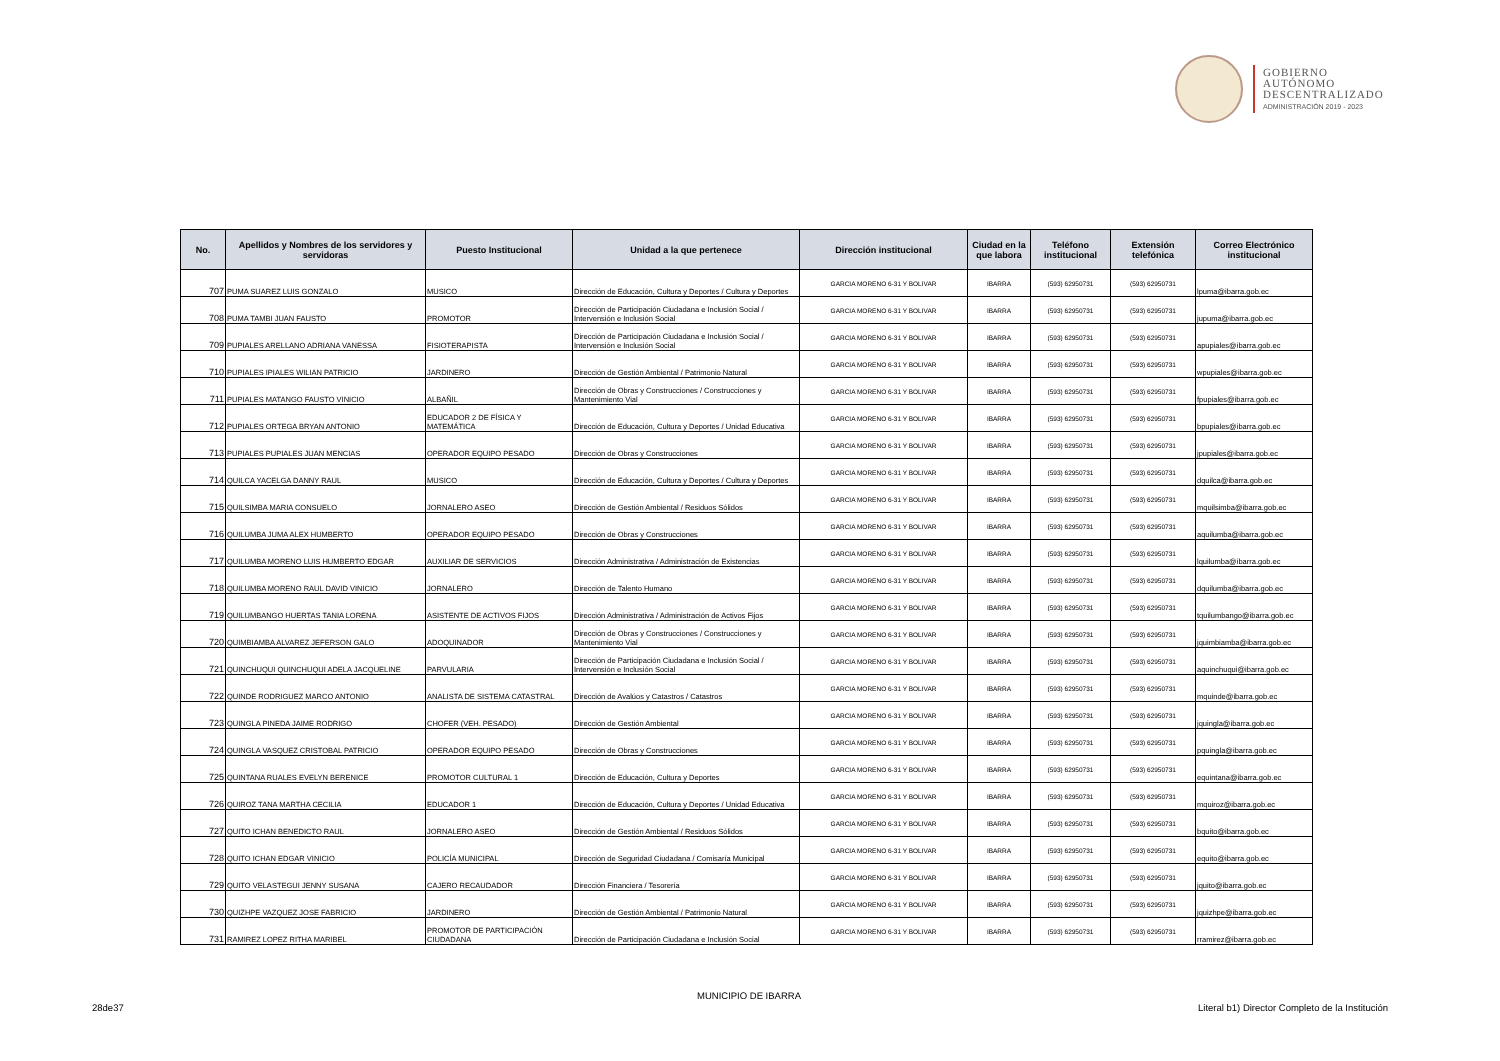GOBIERNO
AUTÓNOMO
DESCENTRALIZADO
ADMINISTRACIÓN 2019 - 2023
| No. | Apellidos y Nombres de los servidores y servidoras | Puesto Institucional | Unidad a la que pertenece | Dirección institucional | Ciudad en la que labora | Teléfono institucional | Extensión telefónica | Correo Electrónico institucional |
| --- | --- | --- | --- | --- | --- | --- | --- | --- |
| 707 | PUMA SUAREZ LUIS GONZALO | MUSICO | Dirección de Educación, Cultura y Deportes / Cultura y Deportes | GARCIA MORENO 6-31 Y BOLIVAR | IBARRA | (593) 62950731 | (593) 62950731 | lpuma@ibarra.gob.ec |
| 708 | PUMA TAMBI JUAN FAUSTO | PROMOTOR | Dirección de Participación Ciudadana e Inclusión Social / Intervensión e Inclusión Social | GARCIA MORENO 6-31 Y BOLIVAR | IBARRA | (593) 62950731 | (593) 62950731 | jupuma@ibarra.gob.ec |
| 709 | PUPIALES ARELLANO ADRIANA VANESSA | FISIOTERAPISTA | Dirección de Participación Ciudadana e Inclusión Social / Intervensión e Inclusión Social | GARCIA MORENO 6-31 Y BOLIVAR | IBARRA | (593) 62950731 | (593) 62950731 | apupiales@ibarra.gob.ec |
| 710 | PUPIALES IPIALES WILIAN PATRICIO | JARDINERO | Dirección de Gestión Ambiental / Patrimonio Natural | GARCIA MORENO 6-31 Y BOLIVAR | IBARRA | (593) 62950731 | (593) 62950731 | wpupiales@ibarra.gob.ec |
| 711 | PUPIALES MATANGO FAUSTO VINICIO | ALBAÑIL | Dirección de Obras y Construcciones / Construcciones y Mantenimiento Vial | GARCIA MORENO 6-31 Y BOLIVAR | IBARRA | (593) 62950731 | (593) 62950731 | fpupiales@ibarra.gob.ec |
| 712 | PUPIALES ORTEGA BRYAN ANTONIO | EDUCADOR 2 DE FÍSICA Y MATEMÁTICA | Dirección de Educación, Cultura y Deportes / Unidad Educativa | GARCIA MORENO 6-31 Y BOLIVAR | IBARRA | (593) 62950731 | (593) 62950731 | bpupiales@ibarra.gob.ec |
| 713 | PUPIALES PUPIALES JUAN MENCIAS | OPERADOR EQUIPO PESADO | Dirección de Obras y Construcciones | GARCIA MORENO 6-31 Y BOLIVAR | IBARRA | (593) 62950731 | (593) 62950731 | jpupiales@ibarra.gob.ec |
| 714 | QUILCA YACELGA DANNY RAUL | MUSICO | Dirección de Educación, Cultura y Deportes / Cultura y Deportes | GARCIA MORENO 6-31 Y BOLIVAR | IBARRA | (593) 62950731 | (593) 62950731 | dquilca@ibarra.gob.ec |
| 715 | QUILSIMBA MARIA CONSUELO | JORNALERO ASEO | Dirección de Gestión Ambiental / Residuos Sólidos | GARCIA MORENO 6-31 Y BOLIVAR | IBARRA | (593) 62950731 | (593) 62950731 | mquilsimba@ibarra.gob.ec |
| 716 | QUILUMBA JUMA ALEX HUMBERTO | OPERADOR EQUIPO PESADO | Dirección de Obras y Construcciones | GARCIA MORENO 6-31 Y BOLIVAR | IBARRA | (593) 62950731 | (593) 62950731 | aquilumba@ibarra.gob.ec |
| 717 | QUILUMBA MORENO LUIS HUMBERTO EDGAR | AUXILIAR DE SERVICIOS | Dirección Administrativa / Administración de Existencias | GARCIA MORENO 6-31 Y BOLIVAR | IBARRA | (593) 62950731 | (593) 62950731 | lquilumba@ibarra.gob.ec |
| 718 | QUILUMBA MORENO RAUL DAVID VINICIO | JORNALERO | Dirección de Talento Humano | GARCIA MORENO 6-31 Y BOLIVAR | IBARRA | (593) 62950731 | (593) 62950731 | dquilumba@ibarra.gob.ec |
| 719 | QUILUMBANGO HUERTAS TANIA LORENA | ASISTENTE DE ACTIVOS FIJOS | Dirección Administrativa / Administración de Activos Fijos | GARCIA MORENO 6-31 Y BOLIVAR | IBARRA | (593) 62950731 | (593) 62950731 | tquilumbango@ibarra.gob.ec |
| 720 | QUIMBIAMBA ALVAREZ JEFERSON GALO | ADOQUINADOR | Dirección de Obras y Construcciones / Construcciones y Mantenimiento Vial | GARCIA MORENO 6-31 Y BOLIVAR | IBARRA | (593) 62950731 | (593) 62950731 | jquimbiamba@ibarra.gob.ec |
| 721 | QUINCHUQUI QUINCHUQUI ADELA JACQUELINE | PARVULARIA | Dirección de Participación Ciudadana e Inclusión Social / Intervensión e Inclusión Social | GARCIA MORENO 6-31 Y BOLIVAR | IBARRA | (593) 62950731 | (593) 62950731 | aquinchuqui@ibarra.gob.ec |
| 722 | QUINDE RODRIGUEZ MARCO ANTONIO | ANALISTA DE SISTEMA CATASTRAL | Dirección de Avalúos y Catastros / Catastros | GARCIA MORENO 6-31 Y BOLIVAR | IBARRA | (593) 62950731 | (593) 62950731 | mquinde@ibarra.gob.ec |
| 723 | QUINGLA PINEDA JAIME RODRIGO | CHOFER (VEH. PESADO) | Dirección de Gestión Ambiental | GARCIA MORENO 6-31 Y BOLIVAR | IBARRA | (593) 62950731 | (593) 62950731 | jquingla@ibarra.gob.ec |
| 724 | QUINGLA VASQUEZ CRISTOBAL PATRICIO | OPERADOR EQUIPO PESADO | Dirección de Obras y Construcciones | GARCIA MORENO 6-31 Y BOLIVAR | IBARRA | (593) 62950731 | (593) 62950731 | pquingla@ibarra.gob.ec |
| 725 | QUINTANA RUALES EVELYN BERENICE | PROMOTOR CULTURAL 1 | Dirección de Educación, Cultura y Deportes | GARCIA MORENO 6-31 Y BOLIVAR | IBARRA | (593) 62950731 | (593) 62950731 | equintana@ibarra.gob.ec |
| 726 | QUIROZ TANA MARTHA CECILIA | EDUCADOR 1 | Dirección de Educación, Cultura y Deportes / Unidad Educativa | GARCIA MORENO 6-31 Y BOLIVAR | IBARRA | (593) 62950731 | (593) 62950731 | mquiroz@ibarra.gob.ec |
| 727 | QUITO ICHAN BENEDICTO RAUL | JORNALERO ASEO | Dirección de Gestión Ambiental / Residuos Sólidos | GARCIA MORENO 6-31 Y BOLIVAR | IBARRA | (593) 62950731 | (593) 62950731 | bquito@ibarra.gob.ec |
| 728 | QUITO ICHAN EDGAR VINICIO | POLICÍA MUNICIPAL | Dirección de Seguridad Ciudadana / Comisaría Municipal | GARCIA MORENO 6-31 Y BOLIVAR | IBARRA | (593) 62950731 | (593) 62950731 | equito@ibarra.gob.ec |
| 729 | QUITO VELASTEGUI JENNY SUSANA | CAJERO RECAUDADOR | Dirección Financiera / Tesorería | GARCIA MORENO 6-31 Y BOLIVAR | IBARRA | (593) 62950731 | (593) 62950731 | jquito@ibarra.gob.ec |
| 730 | QUIZHPE VAZQUEZ JOSE FABRICIO | JARDINERO | Dirección de Gestión Ambiental / Patrimonio Natural | GARCIA MORENO 6-31 Y BOLIVAR | IBARRA | (593) 62950731 | (593) 62950731 | jquizhpe@ibarra.gob.ec |
| 731 | RAMIREZ LOPEZ RITHA MARIBEL | PROMOTOR DE PARTICIPACIÓN CIUDADANA | Dirección de Participación Ciudadana e Inclusión Social | GARCIA MORENO 6-31 Y BOLIVAR | IBARRA | (593) 62950731 | (593) 62950731 | rramirez@ibarra.gob.ec |
28de37
MUNICIPIO DE IBARRA
Literal b1) Director Completo de la Institución